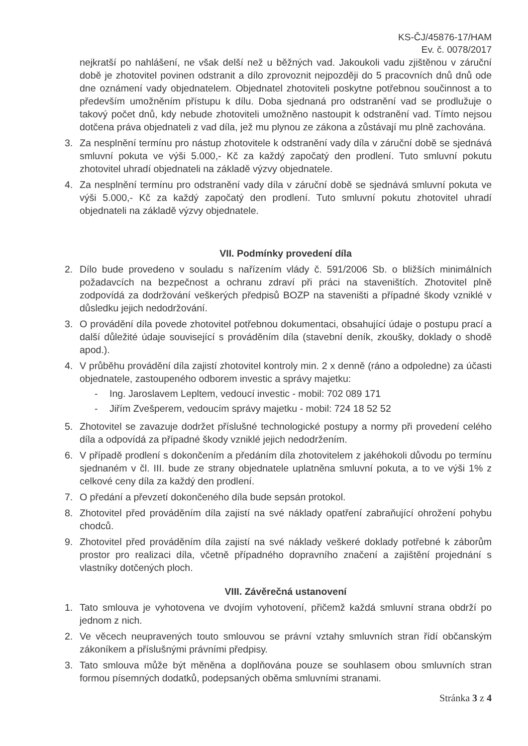KS-ČJ/45876-17/HAM
Ev. č. 0078/2017
nejkratší po nahlášení, ne však delší než u běžných vad. Jakoukoli vadu zjištěnou v záruční době je zhotovitel povinen odstranit a dílo zprovoznit nejpozději do 5 pracovních dnů dnů ode dne oznámení vady objednatelem. Objednatel zhotoviteli poskytne potřebnou součinnost a to především umožněním přístupu k dílu. Doba sjednaná pro odstranění vad se prodlužuje o takový počet dnů, kdy nebude zhotoviteli umožněno nastoupit k odstranění vad. Tímto nejsou dotčena práva objednateli z vad díla, jež mu plynou ze zákona a zůstávají mu plně zachována.
3. Za nesplnění termínu pro nástup zhotovitele k odstranění vady díla v záruční době se sjednává smluvní pokuta ve výši 5.000,- Kč za každý započatý den prodlení. Tuto smluvní pokutu zhotovitel uhradí objednateli na základě výzvy objednatele.
4. Za nesplnění termínu pro odstranění vady díla v záruční době se sjednává smluvní pokuta ve výši 5.000,- Kč za každý započatý den prodlení. Tuto smluvní pokutu zhotovitel uhradí objednateli na základě výzvy objednatele.
VII. Podmínky provedení díla
2. Dílo bude provedeno v souladu s nařízením vlády č. 591/2006 Sb. o bližších minimálních požadavcích na bezpečnost a ochranu zdraví při práci na staveništích. Zhotovitel plně zodpovídá za dodržování veškerých předpisů BOZP na staveništi a případné škody vzniklé v důsledku jejich nedodržování.
3. O provádění díla povede zhotovitel potřebnou dokumentaci, obsahující údaje o postupu prací a další důležité údaje související s prováděním díla (stavební deník, zkoušky, doklady o shodě apod.).
4. V průběhu provádění díla zajistí zhotovitel kontroly min. 2 x denně (ráno a odpoledne) za účasti objednatele, zastoupeného odborem investic a správy majetku:
- Ing. Jaroslavem Lepltem, vedoucí investic - mobil: 702 089 171
- Jiřím Zvešperem, vedoucím správy majetku - mobil: 724 18 52 52
5. Zhotovitel se zavazuje dodržet příslušné technologické postupy a normy při provedení celého díla a odpovídá za případné škody vzniklé jejich nedodržením.
6. V případě prodlení s dokončením a předáním díla zhotovitelem z jakéhokoli důvodu po termínu sjednaném v čl. III. bude ze strany objednatele uplatněna smluvní pokuta, a to ve výši 1% z celkové ceny díla za každý den prodlení.
7. O předání a převzetí dokončeného díla bude sepsán protokol.
8. Zhotovitel před prováděním díla zajistí na své náklady opatření zabraňující ohrožení pohybu chodců.
9. Zhotovitel před prováděním díla zajistí na své náklady veškeré doklady potřebné k záborům prostor pro realizaci díla, včetně případného dopravního značení a zajištění projednání s vlastníky dotčených ploch.
VIII. Závěrečná ustanovení
1. Tato smlouva je vyhotovena ve dvojím vyhotovení, přičemž každá smluvní strana obdrží po jednom z nich.
2. Ve věcech neupravených touto smlouvou se právní vztahy smluvních stran řídí občanským zákoníkem a příslušnými právními předpisy.
3. Tato smlouva může být měněna a doplňována pouze se souhlasem obou smluvních stran formou písemných dodatků, podepsaných oběma smluvními stranami.
Stránka 3 z 4